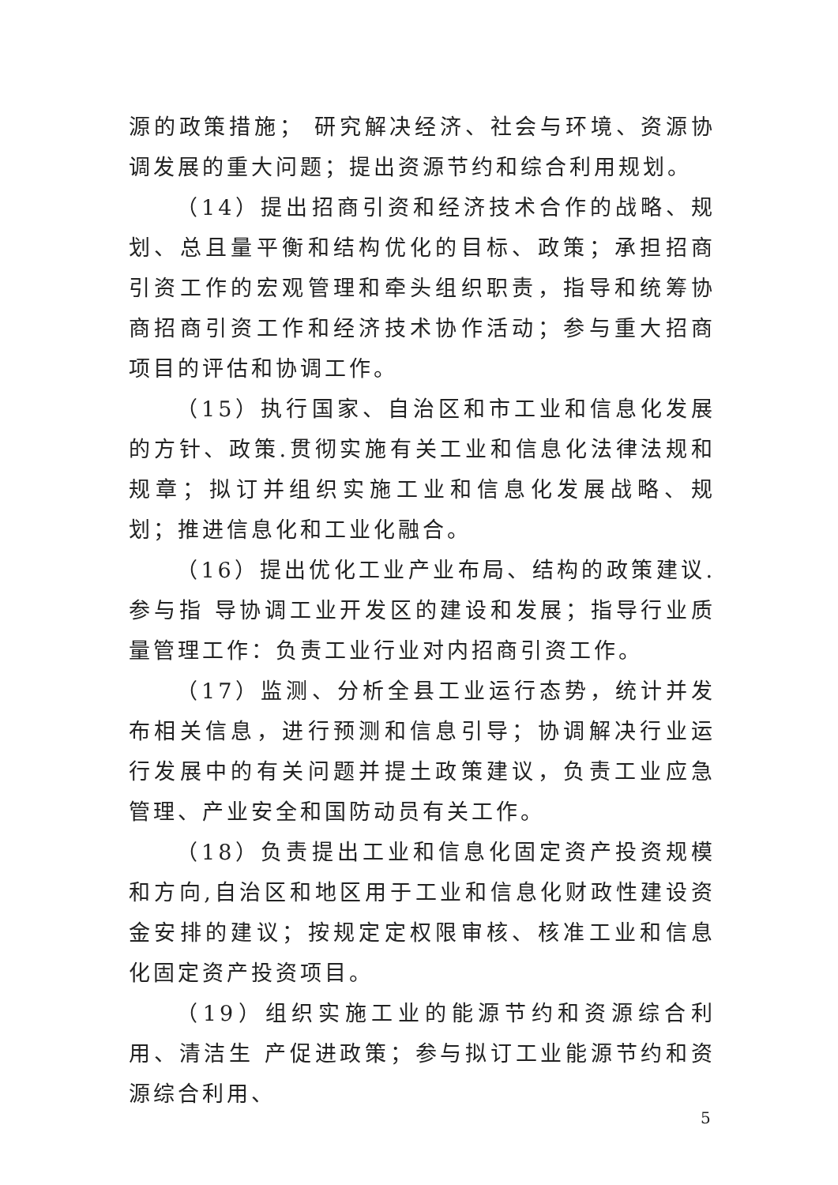源的政策措施； 研究解决经济、社会与环境、资源协调发展的重大问题；提出资源节约和综合利用规划。
（14）提出招商引资和经济技术合作的战略、规划、总且量平衡和结构优化的目标、政策；承担招商引资工作的宏观管理和牵头组织职责，指导和统筹协商招商引资工作和经济技术协作活动；参与重大招商项目的评估和协调工作。
（15）执行国家、自治区和市工业和信息化发展的方针、政策.贯彻实施有关工业和信息化法律法规和规章；拟订并组织实施工业和信息化发展战略、规划；推进信息化和工业化融合。
（16）提出优化工业产业布局、结构的政策建议.参与指 导协调工业开发区的建设和发展；指导行业质量管理工作：负责工业行业对内招商引资工作。
（17）监测、分析全县工业运行态势，统计并发布相关信息，进行预测和信息引导；协调解决行业运行发展中的有关问题并提土政策建议，负责工业应急管理、产业安全和国防动员有关工作。
（18）负责提出工业和信息化固定资产投资规模和方向,自治区和地区用于工业和信息化财政性建设资金安排的建议；按规定定权限审核、核准工业和信息化固定资产投资项目。
（19）组织实施工业的能源节约和资源综合利用、清洁生 产促进政策；参与拟订工业能源节约和资源综合利用、
5